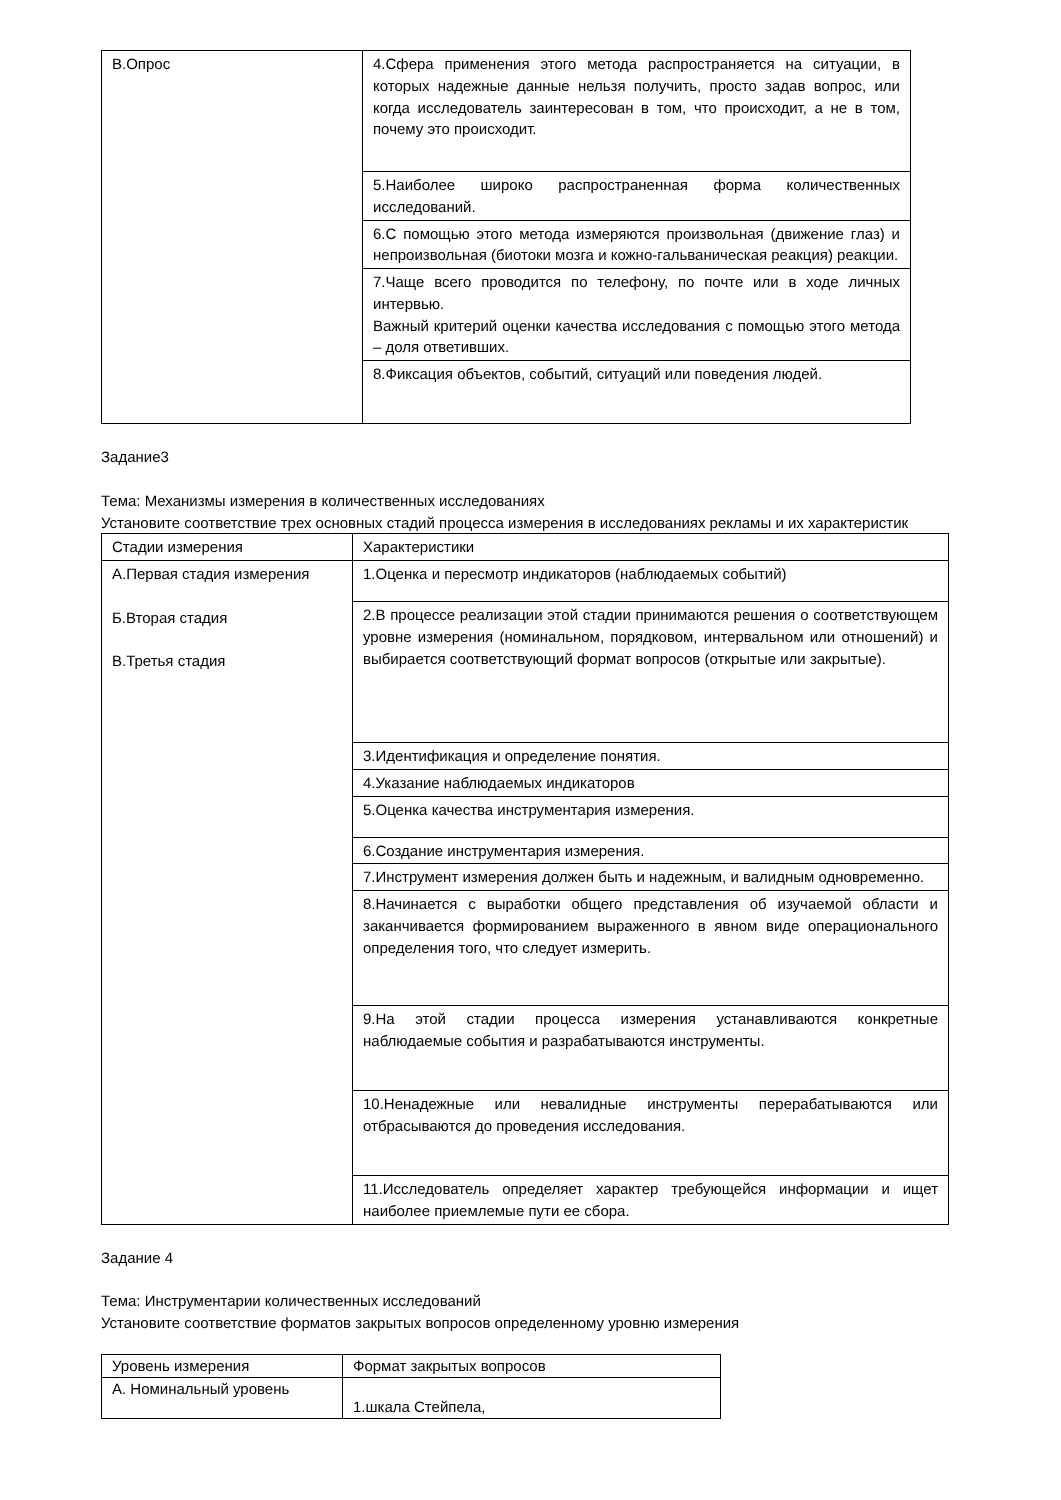| В.Опрос | 4.Сфера применения этого метода распространяется на ситуации, в которых надежные данные нельзя получить, просто задав вопрос, или когда исследователь заинтересован в том, что происходит, а не в том, почему это происходит. |
| | 5.Наиболее широко распространенная форма количественных исследований. |
| | 6.С помощью этого метода измеряются произвольная (движение глаз) и непроизвольная (биотоки мозга и кожно-гальваническая реакция) реакции. |
| | 7.Чаще всего проводится по телефону, по почте или в ходе личных интервью. Важный критерий оценки качества исследования с помощью этого метода – доля ответивших. |
| | 8.Фиксация объектов, событий, ситуаций или поведения людей. |
Задание3
Тема: Механизмы измерения в количественных исследованиях
Установите соответствие трех основных стадий процесса измерения в исследованиях рекламы и их характеристик
| Стадии измерения | Характеристики |
| А.Первая стадия измерения Б.Вторая стадия В.Третья стадия | 1.Оценка и пересмотр индикаторов (наблюдаемых событий) |
| | 2.В процессе реализации этой стадии принимаются решения о соответствующем уровне измерения (номинальном, порядковом, интервальном или отношений) и выбирается соответствующий формат вопросов (открытые или закрытые). |
| | 3.Идентификация и определение понятия. |
| | 4.Указание наблюдаемых индикаторов |
| | 5.Оценка качества инструментария измерения. |
| | 6.Создание инструментария измерения. |
| | 7.Инструмент измерения должен быть и надежным, и валидным одновременно. |
| | 8.Начинается с выработки общего представления об изучаемой области и заканчивается формированием выраженного в явном виде операционального определения того, что следует измерить. |
| | 9.На этой стадии процесса измерения устанавливаются конкретные наблюдаемые события и разрабатываются инструменты. |
| | 10.Ненадежные или невалидные инструменты перерабатываются или отбрасываются до проведения исследования. |
| | 11.Исследователь определяет характер требующейся информации и ищет наиболее приемлемые пути ее сбора. |
Задание 4
Тема: Инструментарии количественных исследований
Установите соответствие форматов закрытых вопросов определенному уровню измерения
| Уровень измерения | Формат закрытых вопросов |
| А. Номинальный уровень | 1.шкала Стейпела, |